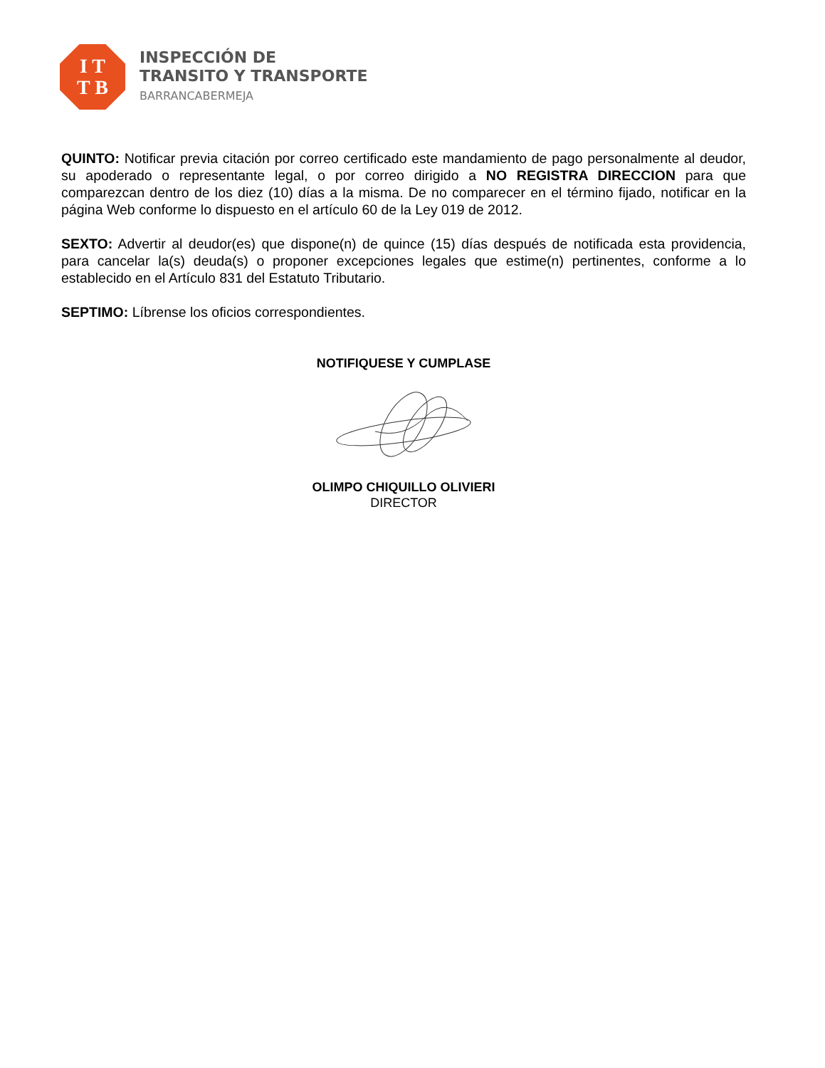I T
T B
INSPECCIÓN DE
TRANSITO Y TRANSPORTE
BARRANCABERMEJA
QUINTO: Notificar previa citación por correo certificado este mandamiento de pago personalmente al deudor, su apoderado o representante legal, o por correo dirigido a NO REGISTRA DIRECCION para que comparezcan dentro de los diez (10) días a la misma. De no comparecer en el término fijado, notificar en la página Web conforme lo dispuesto en el artículo 60 de la Ley 019 de 2012.
SEXTO: Advertir al deudor(es) que dispone(n) de quince (15) días después de notificada esta providencia, para cancelar la(s) deuda(s) o proponer excepciones legales que estime(n) pertinentes, conforme a lo establecido en el Artículo 831 del Estatuto Tributario.
SEPTIMO: Líbrense los oficios correspondientes.
NOTIFIQUESE Y CUMPLASE
OLIMPO CHIQUILLO OLIVIERI
DIRECTOR